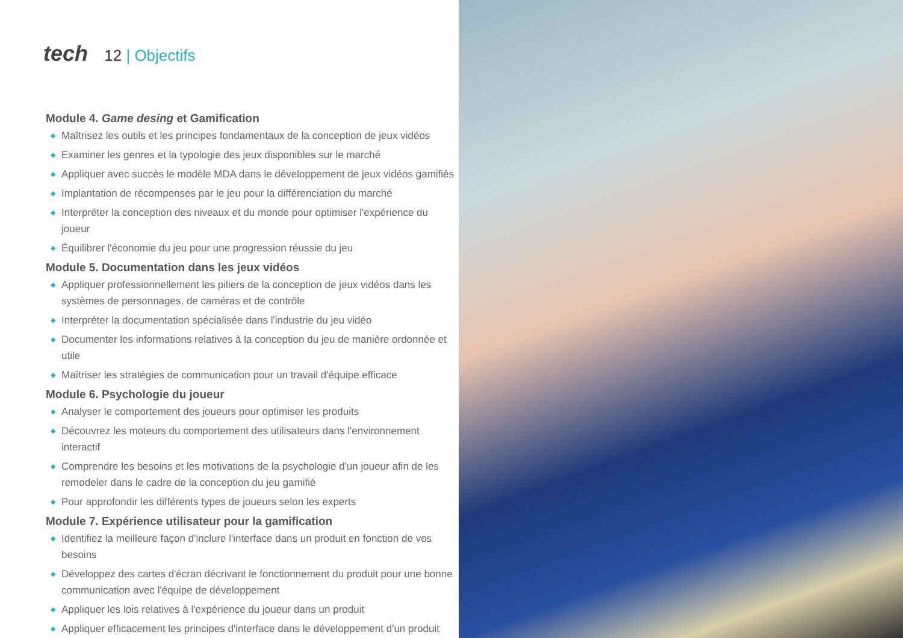tech 12 | Objectifs
Module 4. Game desing et Gamification
◆ Maîtrisez les outils et les principes fondamentaux de la conception de jeux vidéos
◆ Examiner les genres et la typologie des jeux disponibles sur le marché
◆ Appliquer avec succès le modèle MDA dans le développement de jeux vidéos gamifiés
◆ Implantation de récompenses par le jeu pour la différenciation du marché
◆ Interpréter la conception des niveaux et du monde pour optimiser l'expérience du joueur
◆ Équilibrer l'économie du jeu pour une progression réussie du jeu
Module 5. Documentation dans les jeux vidéos
◆ Appliquer professionnellement les piliers de la conception de jeux vidéos dans les systèmes de personnages, de caméras et de contrôle
◆ Interpréter la documentation spécialisée dans l'industrie du jeu vidéo
◆ Documenter les informations relatives à la conception du jeu de manière ordonnée et utile
◆ Maîtriser les stratégies de communication pour un travail d'équipe efficace
Module 6. Psychologie du joueur
◆ Analyser le comportement des joueurs pour optimiser les produits
◆ Découvrez les moteurs du comportement des utilisateurs dans l'environnement interactif
◆ Comprendre les besoins et les motivations de la psychologie d'un joueur afin de les remodeler dans le cadre de la conception du jeu gamifié
◆ Pour approfondir les différents types de joueurs selon les experts
Module 7. Expérience utilisateur pour la gamification
◆ Identifiez la meilleure façon d'inclure l'interface dans un produit en fonction de vos besoins
◆ Développez des cartes d'écran décrivant le fonctionnement du produit pour une bonne communication avec l'équipe de développement
◆ Appliquer les lois relatives à l'expérience du joueur dans un produit
◆ Appliquer efficacement les principes d'interface dans le développement d'un produit